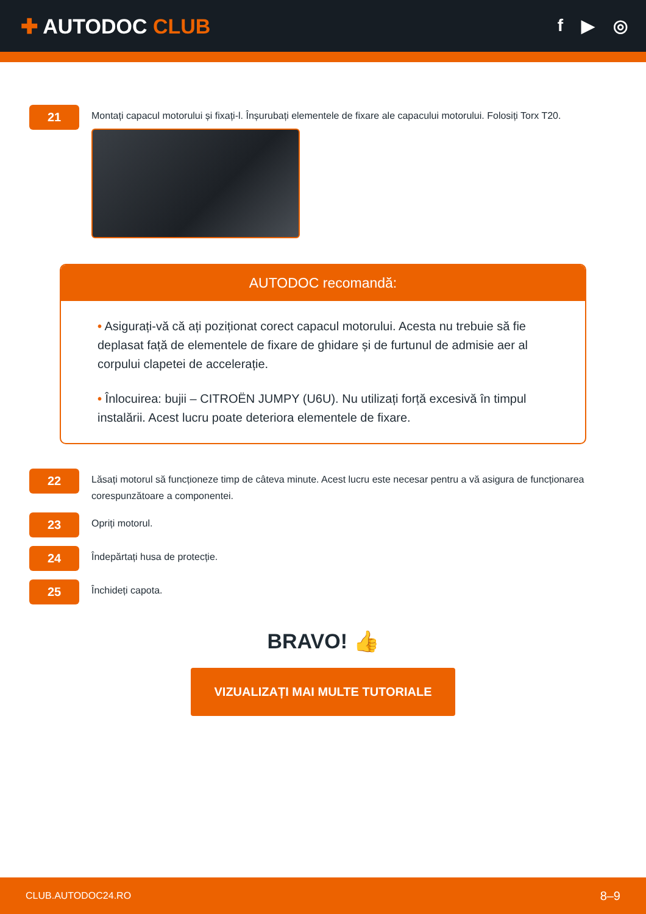✚ AUTODOC CLUB
f ▶ ◎
21
Montați capacul motorului și fixați-l. Înșurubați elementele de fixare ale capacului motorului. Folosiți Torx T20.
AUTODOC recomandă:
• Asigurați-vă că ați poziționat corect capacul motorului. Acesta nu trebuie să fie deplasat față de elementele de fixare de ghidare și de furtunul de admisie aer al corpului clapetei de accelerație.
• Înlocuirea: bujii – CITROËN JUMPY (U6U). Nu utilizați forță excesivă în timpul instalării. Acest lucru poate deteriora elementele de fixare.
22
Lăsați motorul să funcționeze timp de câteva minute. Acest lucru este necesar pentru a vă asigura de funcționarea corespunzătoare a componentei.
23
Opriți motorul.
24
Îndepărtați husa de protecție.
25
Închideți capota.
BRAVO! 👍
VIZUALIZAȚI MAI MULTE TUTORIALE
CLUB.AUTODOC24.RO 8–9